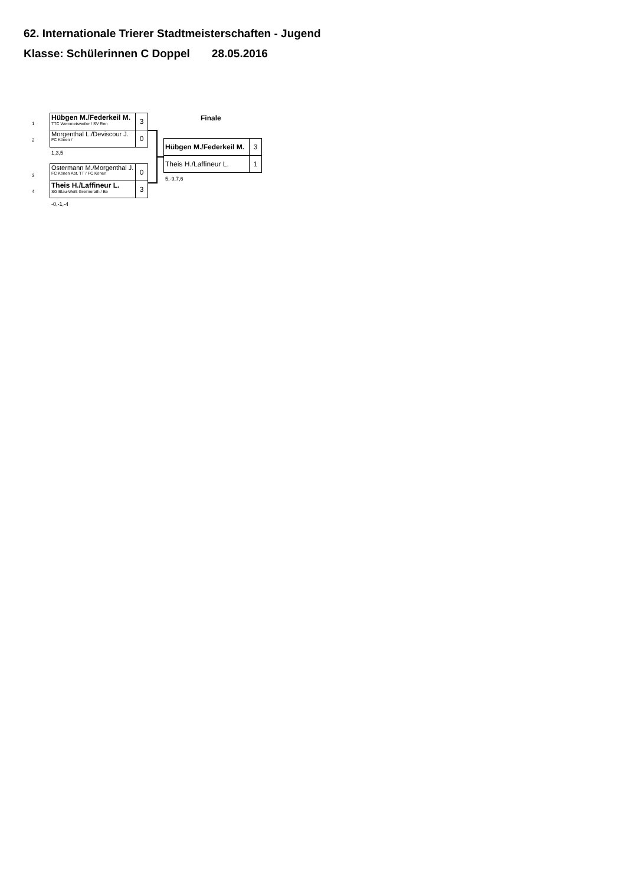62. Internationale Trierer Stadtmeisterschaften - Jugend
Klasse: Schülerinnen C Doppel 28.05.2016
1
2
| Hübgen M./Federkeil M. TTC Wemmetsweiler / SV Ren | 3 |
| Morgenthal L./Deviscour J. FC Könen / | 0 |
1,3,5
3
4
| Ostermann M./Morgenthal J. FC Könen Abt. TT / FC Könen | 0 |
| Theis H./Laffineur L. SG Blau-Weiß Greimerath / Be | 3 |
-0,-1,-4
Finale
| Hübgen M./Federkeil M. | 3 |
| Theis H./Laffineur L. | 1 |
5,-9,7,6